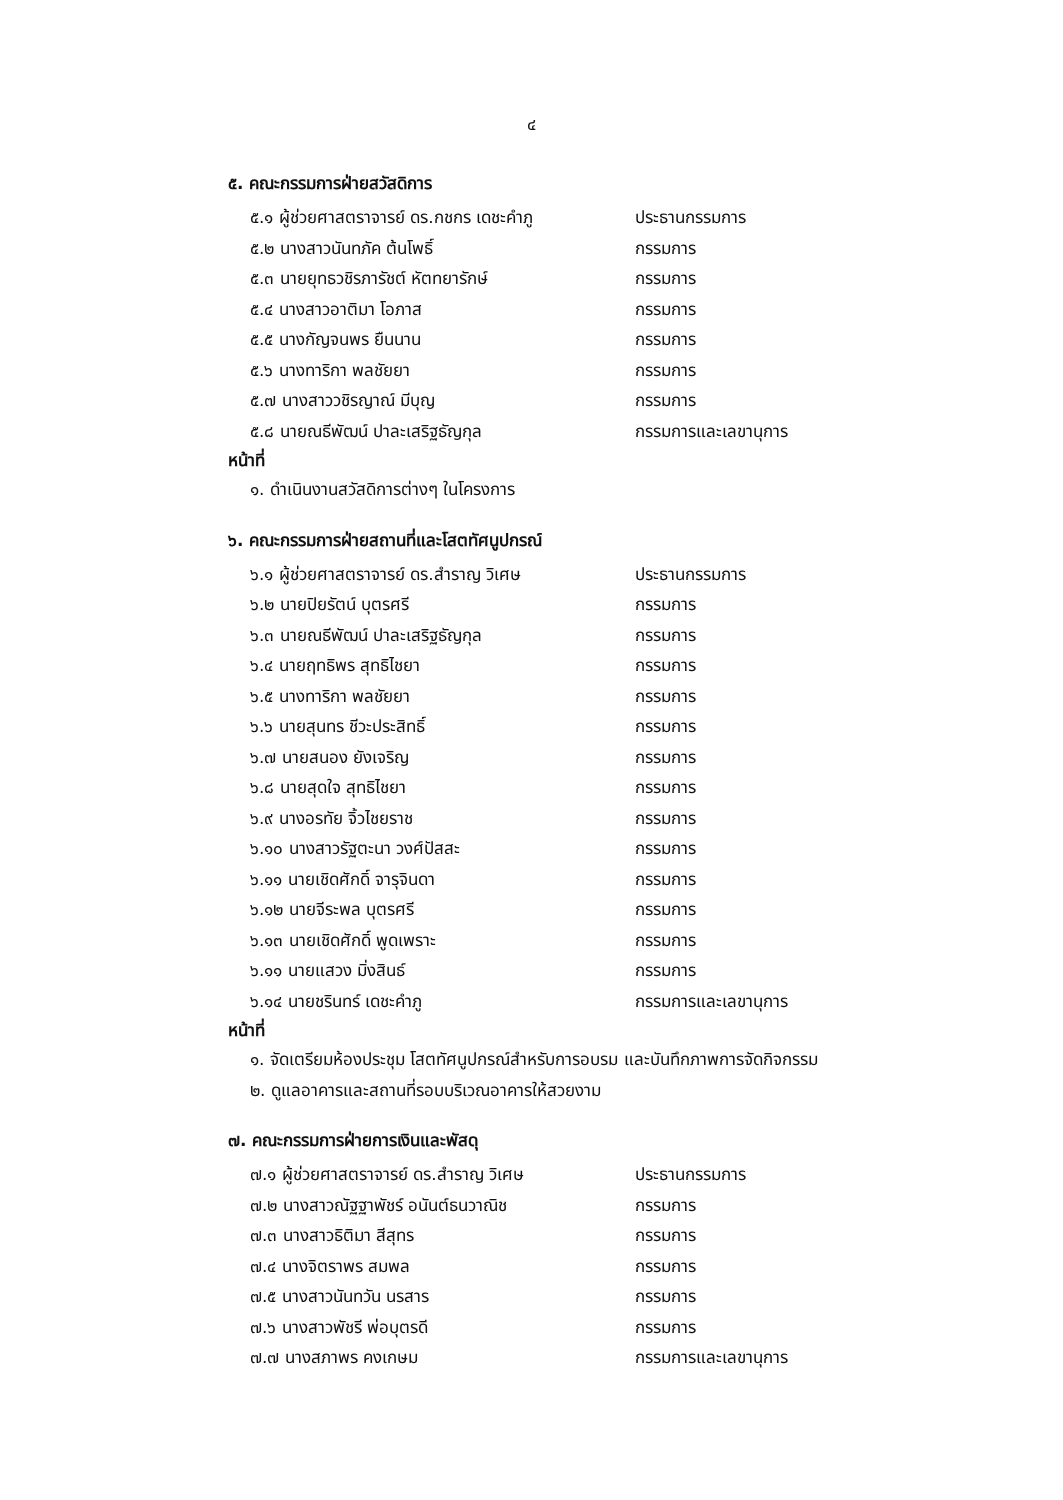๔
๕. คณะกรรมการฝ่ายสวัสดิการ
๕.๑ ผู้ช่วยศาสตราจารย์ ดร.กชกร เดชะคำภู ประธานกรรมการ
๕.๒ นางสาวนันทภัค ต้นโพธิ์ กรรมการ
๕.๓ นายยุทธวชิรภารัชต์ หัตทยารักษ์ กรรมการ
๕.๔ นางสาวอาติมา โอภาส กรรมการ
๕.๕ นางกัญจนพร ยืนนาน กรรมการ
๕.๖ นางทาริกา พลชัยยา กรรมการ
๕.๗ นางสาววชิรญาณ์ มีบุญ กรรมการ
๕.๘ นายณธีพัฒน์ ปาละเสริฐธัญกุล กรรมการและเลขานุการ
หน้าที่
๑. ดำเนินงานสวัสดิการต่างๆ ในโครงการ
๖. คณะกรรมการฝ่ายสถานที่และโสตทัศนูปกรณ์
๖.๑ ผู้ช่วยศาสตราจารย์ ดร.สำราญ วิเศษ ประธานกรรมการ
๖.๒ นายปิยรัตน์ บุตรศรี กรรมการ
๖.๓ นายณธีพัฒน์ ปาละเสริฐธัญกุล กรรมการ
๖.๔ นายฤทธิพร สุทธิไชยา กรรมการ
๖.๕ นางทาริกา พลชัยยา กรรมการ
๖.๖ นายสุนทร ชีวะประสิทธิ์ กรรมการ
๖.๗ นายสนอง ยังเจริญ กรรมการ
๖.๘ นายสุดใจ สุทธิไชยา กรรมการ
๖.๙ นางอรทัย จิ้วไชยราช กรรมการ
๖.๑๐ นางสาวรัฐตะนา วงศ์ปัสสะ กรรมการ
๖.๑๑ นายเชิดศักดิ์ จารุจินดา กรรมการ
๖.๑๒ นายจีระพล บุตรศรี กรรมการ
๖.๑๓ นายเชิดศักดิ์ พูดเพราะ กรรมการ
๖.๑๑ นายแสวง มิ่งสินธ์ กรรมการ
๖.๑๔ นายชรินทร์ เดชะคำภู กรรมการและเลขานุการ
หน้าที่
๑. จัดเตรียมห้องประชุม โสตทัศนูปกรณ์สำหรับการอบรม และบันทึกภาพการจัดกิจกรรม
๒. ดูแลอาคารและสถานที่รอบบริเวณอาคารให้สวยงาม
๗. คณะกรรมการฝ่ายการเงินและพัสดุ
๗.๑ ผู้ช่วยศาสตราจารย์ ดร.สำราญ วิเศษ ประธานกรรมการ
๗.๒ นางสาวณัฐฐาพัชร์ อนันต์ธนวาณิช กรรมการ
๗.๓ นางสาวธิติมา สีสุทร กรรมการ
๗.๔ นางจิตราพร สมพล กรรมการ
๗.๕ นางสาวนันทวัน นรสาร กรรมการ
๗.๖ นางสาวพัชรี พ่อบุตรดี กรรมการ
๗.๗ นางสภาพร คงเกษม กรรมการและเลขานุการ